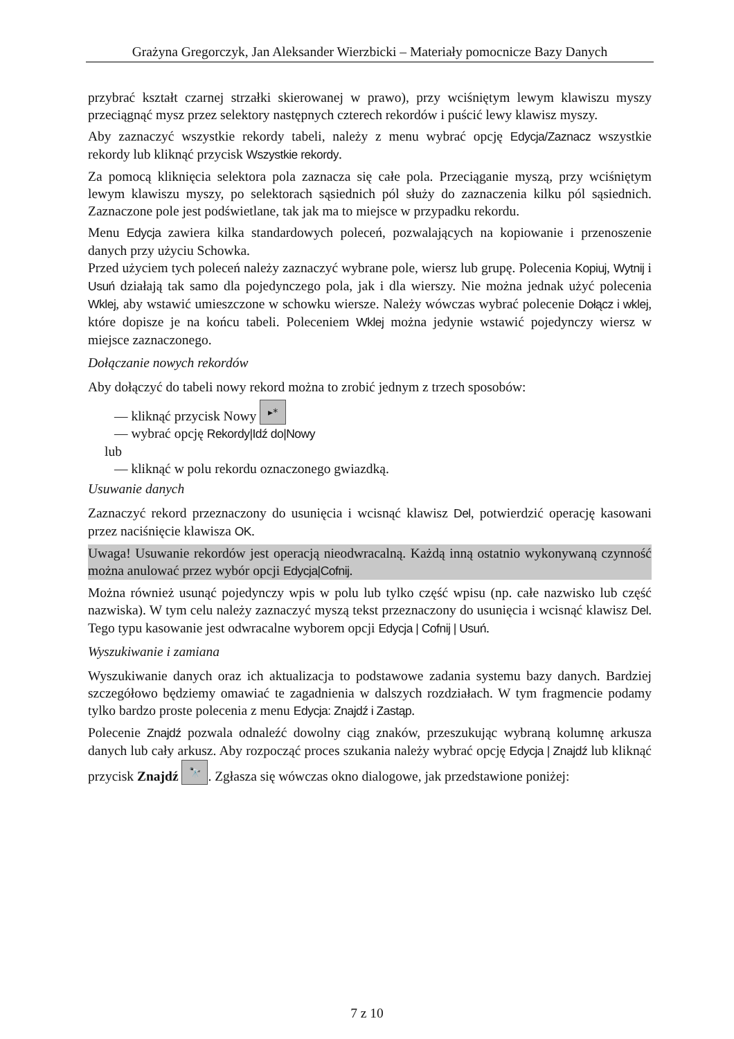Grażyna Gregorczyk, Jan Aleksander Wierzbicki – Materiały pomocnicze Bazy Danych
przybrać kształt czarnej strzałki skierowanej w prawo), przy wciśniętym lewym klawiszu myszy przeciągnąć mysz przez selektory następnych czterech rekordów i puścić lewy klawisz myszy.
Aby zaznaczyć wszystkie rekordy tabeli, należy z menu wybrać opcję Edycja/Zaznacz wszystkie rekordy lub kliknąć przycisk Wszystkie rekordy.
Za pomocą kliknięcia selektora pola zaznacza się całe pola. Przeciąganie myszą, przy wciśniętym lewym klawiszu myszy, po selektorach sąsiednich pól służy do zaznaczenia kilku pól sąsiednich. Zaznaczone pole jest podświetlane, tak jak ma to miejsce w przypadku rekordu.
Menu Edycja zawiera kilka standardowych poleceń, pozwalających na kopiowanie i przenoszenie danych przy użyciu Schowka.
Przed użyciem tych poleceń należy zaznaczyć wybrane pole, wiersz lub grupę. Polecenia Kopiuj, Wytnij i Usuń działają tak samo dla pojedynczego pola, jak i dla wierszy. Nie można jednak użyć polecenia Wklej, aby wstawić umieszczone w schowku wiersze. Należy wówczas wybrać polecenie Dołącz i wklej, które dopisze je na końcu tabeli. Poleceniem Wklej można jedynie wstawić pojedynczy wiersz w miejsce zaznaczonego.
Dołączanie nowych rekordów
Aby dołączyć do tabeli nowy rekord można to zrobić jednym z trzech sposobów:
— kliknąć przycisk Nowy ▸*
— wybrać opcję Rekordy|Idź do|Nowy
lub
— kliknąć w polu rekordu oznaczonego gwiazdką.
Usuwanie danych
Zaznaczyć rekord przeznaczony do usunięcia i wcisnąć klawisz Del, potwierdzić operację kasowani przez naciśnięcie klawisza OK.
Uwaga! Usuwanie rekordów jest operacją nieodwracalną. Każdą inną ostatnio wykonywaną czynność można anulować przez wybór opcji Edycja|Cofnij.
Można również usunąć pojedynczy wpis w polu lub tylko część wpisu (np. całe nazwisko lub część nazwiska). W tym celu należy zaznaczyć myszą tekst przeznaczony do usunięcia i wcisnąć klawisz Del. Tego typu kasowanie jest odwracalne wyborem opcji Edycja | Cofnij | Usuń.
Wyszukiwanie i zamiana
Wyszukiwanie danych oraz ich aktualizacja to podstawowe zadania systemu bazy danych. Bardziej szczegółowo będziemy omawiać te zagadnienia w dalszych rozdziałach. W tym fragmencie podamy tylko bardzo proste polecenia z menu Edycja: Znajdź i Zastąp.
Polecenie Znajdź pozwala odnaleźć dowolny ciąg znaków, przeszukując wybraną kolumnę arkusza danych lub cały arkusz. Aby rozpocząć proces szukania należy wybrać opcję Edycja | Znajdź lub kliknąć przycisk Znajdź 🔭. Zgłasza się wówczas okno dialogowe, jak przedstawione poniżej:
7 z 10